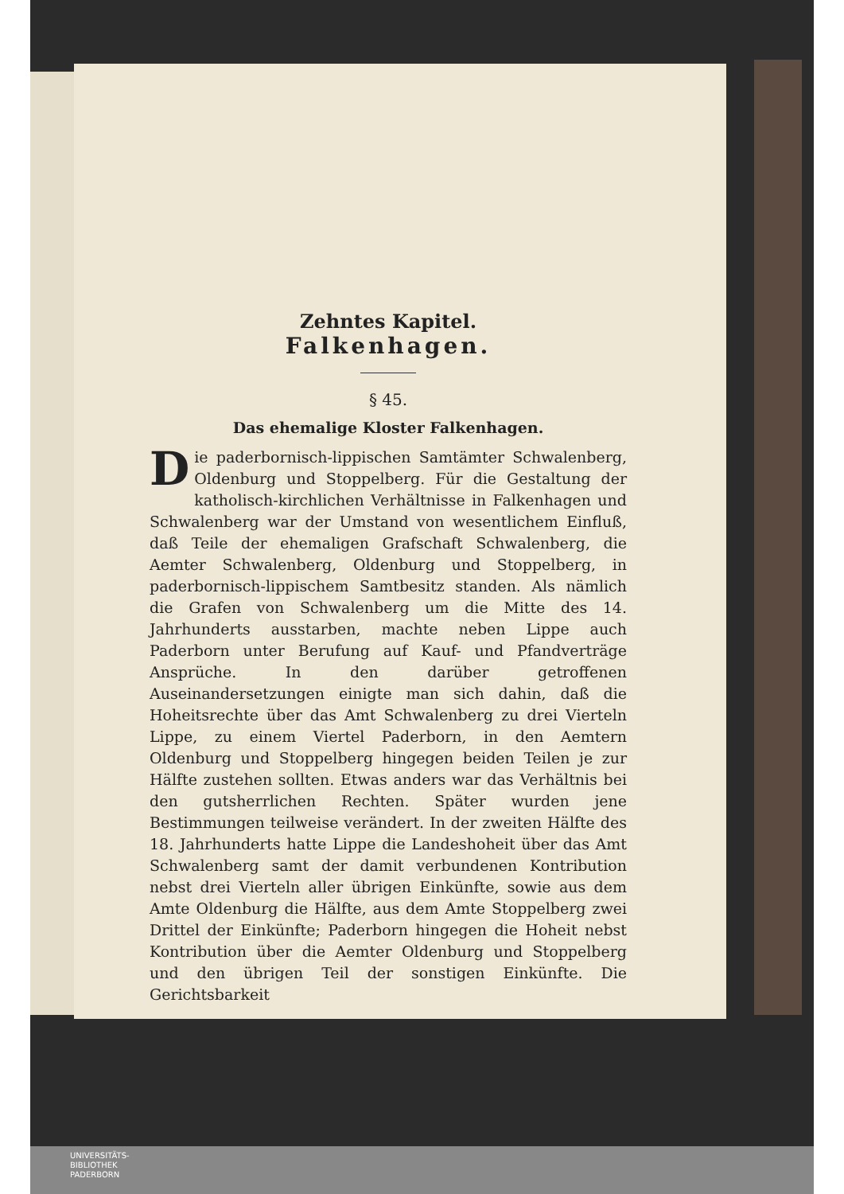Zehntes Kapitel.
Falkenhagen.
§ 45.
Das ehemalige Kloster Falkenhagen.
Die paderbornisch-lippischen Samtämter Schwalenberg, Oldenburg und Stoppelberg. Für die Gestaltung der katholisch-kirchlichen Verhältnisse in Falkenhagen und Schwalenberg war der Umstand von wesentlichem Einfluß, daß Teile der ehemaligen Grafschaft Schwalenberg, die Aemter Schwalenberg, Oldenburg und Stoppelberg, in paderbornisch-lippischem Samtbesitz standen. Als nämlich die Grafen von Schwalenberg um die Mitte des 14. Jahrhunderts ausstarben, machte neben Lippe auch Paderborn unter Berufung auf Kauf- und Pfandverträge Ansprüche. In den darüber getroffenen Auseinandersetzungen einigte man sich dahin, daß die Hoheitsrechte über das Amt Schwalenberg zu drei Vierteln Lippe, zu einem Viertel Paderborn, in den Aemtern Oldenburg und Stoppelberg hingegen beiden Teilen je zur Hälfte zustehen sollten. Etwas anders war das Verhältnis bei den gutsherrlichen Rechten. Später wurden jene Bestimmungen teilweise verändert. In der zweiten Hälfte des 18. Jahrhunderts hatte Lippe die Landeshoheit über das Amt Schwalenberg samt der damit verbundenen Kontribution nebst drei Vierteln aller übrigen Einkünfte, sowie aus dem Amte Oldenburg die Hälfte, aus dem Amte Stoppelberg zwei Drittel der Einkünfte; Paderborn hingegen die Hoheit nebst Kontribution über die Aemter Oldenburg und Stoppelberg und den übrigen Teil der sonstigen Einkünfte. Die Gerichtsbarkeit
UNIVERSITÄTS-
BIBLIOTHEK
PADERBORN